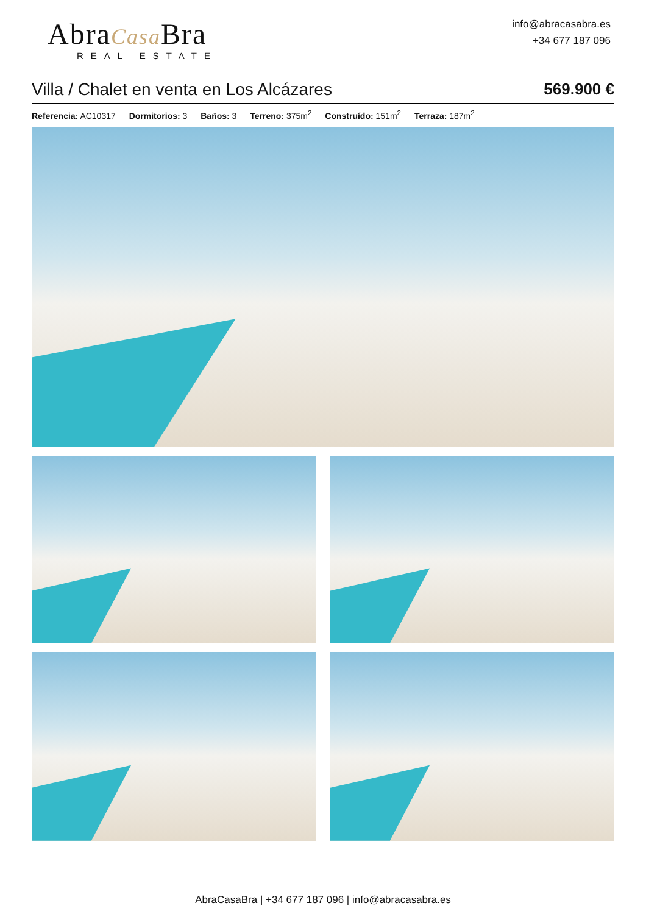AbraCasa Bra
REAL ESTATE
info@abracasabra.es
+34 677 187 096
Villa / Chalet en venta en Los Alcázares 569.900 €
Referencia: AC10317 Dormitorios: 3 Baños: 3 Terreno: 375m<sup>2</sup> Construído: 151m<sup>2</sup> Terraza: 187m<sup>2</sup>
AbraCasaBra | +34 677 187 096 | info@abracasabra.es